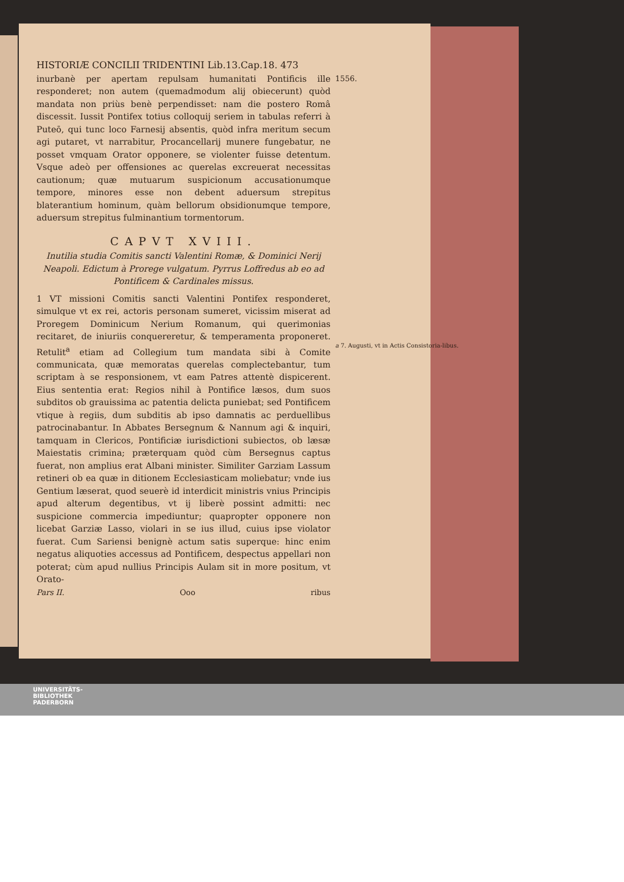HISTORIÆ CONCILII TRIDENTINI Lib.13.Cap.18. 473
inurbanè per apertam repulsam humanitati Pontificis ille responderet; non autem (quemadmodum alij obiecerunt) quòd mandata non priùs benè perpendisset: nam die postero Româ discessit. Iussit Pontifex totius colloquij seriem in tabulas referri à Puteō, qui tunc loco Farnesij absentis, quòd infra meritum secum agi putaret, vt narrabitur, Procancellarij munere fungebatur, ne posset vmquam Orator opponere, se violenter fuisse detentum. Vsque adeò per offensiones ac querelas excreuerat necessitas cautionum; quæ mutuarum suspicionum accusationumque tempore, minores esse non debent aduersum strepitus blaterantium hominum, quàm bellorum obsidionumque tempore, aduersum strepitus fulminantium tormentorum.
CAPVT XVIII.
Inutilia studia Comitis sancti Valentini Romæ, & Dominici Nerij Neapoli. Edictum à Prorege vulgatum. Pyrrus Loffredus ab eo ad Pontificem & Cardinales missus.
1 VT missioni Comitis sancti Valentini Pontifex responderet, simulque vt ex rei, actoris personam sumeret, vicissim miserat ad Proregem Dominicum Nerium Romanum, qui querimonias recitaret, de iniuriis conquereretur, & temperamenta proponeret. Retulit<sup>a</sup> etiam ad Collegium tum mandata sibi à Comite communicata, quæ memoratas querelas complectebantur, tum scriptam à se responsionem, vt eam Patres attentè dispicerent. Eius sententia erat: Regios nihil à Pontifice læsos, dum suos subditos ob grauissima ac patentia delicta puniebat; sed Pontificem vtique à regiis, dum subditis ab ipso damnatis ac perduellibus patrocinabantur. In Abbates Bersegnum & Nannum agi & inquiri, tamquam in Clericos, Pontificiæ iurisdictioni subiectos, ob læsæ Maiestatis crimina; præterquam quòd cùm Bersegnus captus fuerat, non amplius erat Albani minister. Similiter Garziam Lassum retineri ob ea quæ in ditionem Ecclesiasticam moliebatur; vnde ius Gentium læserat, quod seuerè id interdicit ministris vnius Principis apud alterum degentibus, vt ij liberè possint admitti: nec suspicione commercia impediuntur; quapropter opponere non licebat Garziæ Lasso, violari in se ius illud, cuius ipse violator fuerat. Cum Sariensi benignè actum satis superque: hinc enim negatus aliquoties accessus ad Pontificem, despectus appellari non poterat; cùm apud nullius Principis Aulam sit in more positum, vt Orato-
Pars II. Ooo ribus
1556.
a 7. Augusti, vt in Actis Consistoria-libus.
UNIVERSITÄTS-
BIBLIOTHEK
PADERBORN